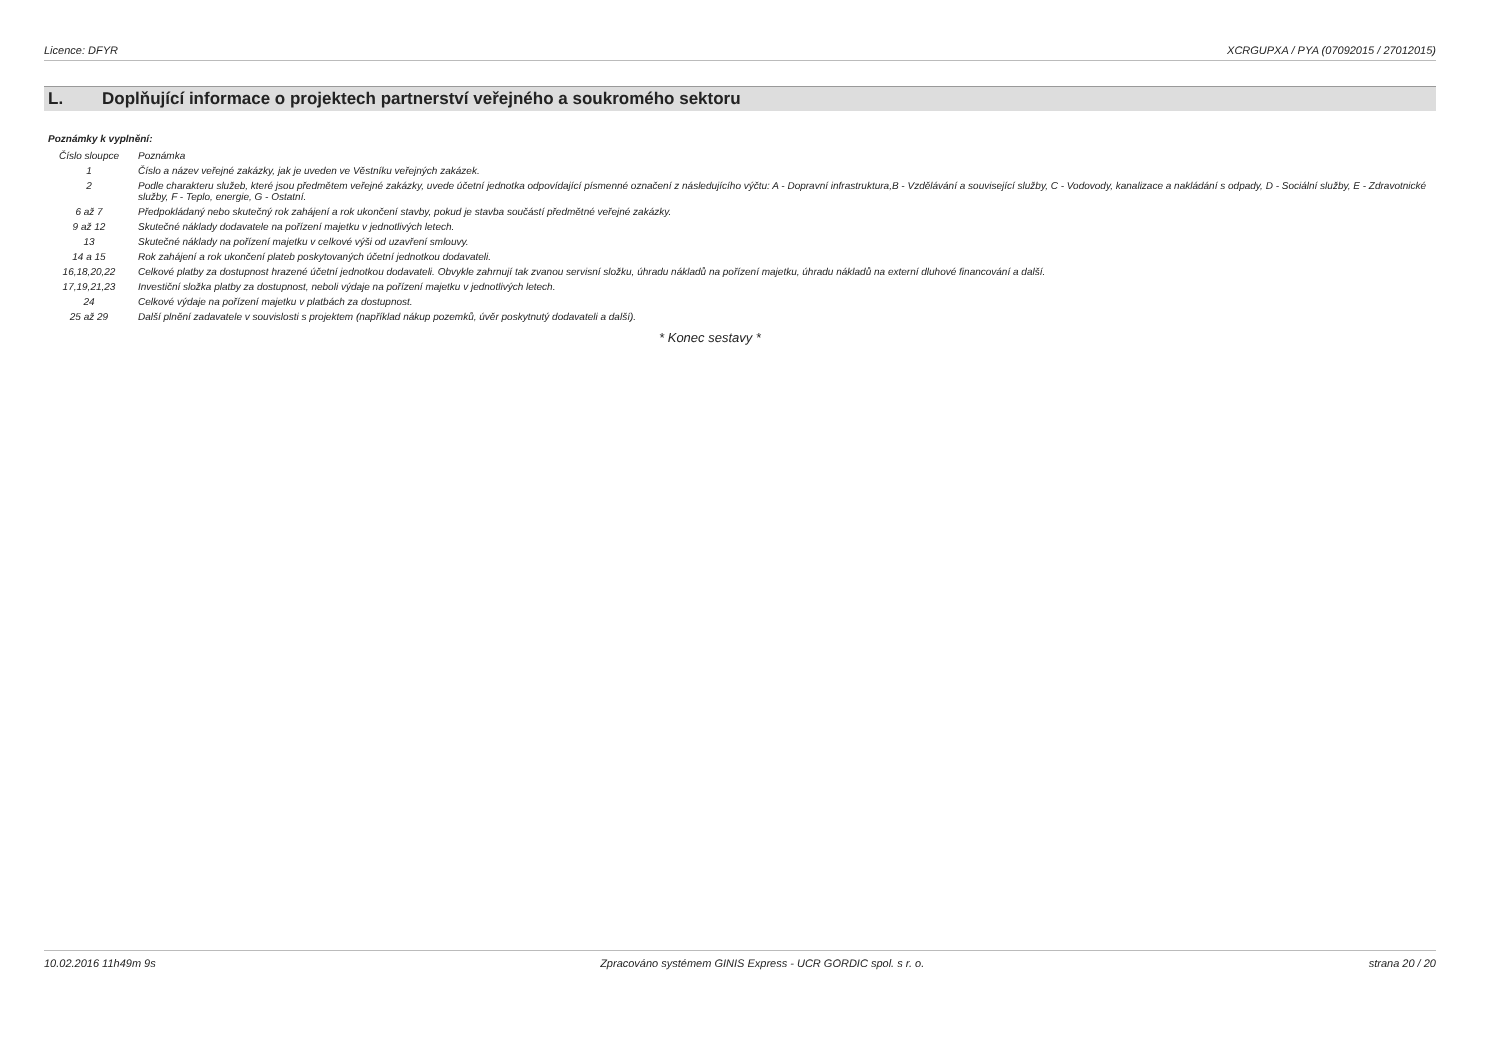Licence: DFYR XCRGUPXA / PYA (07092015 / 27012015)
L. Doplňující informace o projektech partnerství veřejného a soukromého sektoru
Poznámky k vyplnění:
| Číslo sloupce | Poznámka |
| 1 | Číslo a název veřejné zakázky, jak je uveden ve Věstníku veřejných zakázek. |
| 2 | Podle charakteru služeb, které jsou předmětem veřejné zakázky, uvede účetní jednotka odpovídající písmenné označení z následujícího výčtu: A - Dopravní infrastruktura,B - Vzdělávání a související služby, C - Vodovody, kanalizace a nakládání s odpady, D - Sociální služby, E - Zdravotnické služby, F - Teplo, energie, G - Ostatní. |
| 6 až 7 | Předpokládaný nebo skutečný rok zahájení a rok ukončení stavby, pokud je stavba součástí předmětné veřejné zakázky. |
| 9 až 12 | Skutečné náklady dodavatele na pořízení majetku v jednotlivých letech. |
| 13 | Skutečné náklady na pořízení majetku v celkové výši od uzavření smlouvy. |
| 14 a 15 | Rok zahájení a rok ukončení plateb poskytovaných účetní jednotkou dodavateli. |
| 16,18,20,22 | Celkové platby za dostupnost hrazené účetní jednotkou dodavateli. Obvykle zahrnují tak zvanou servisní složku, úhradu nákladů na pořízení majetku, úhradu nákladů na externí dluhové financování a další. |
| 17,19,21,23 | Investiční složka platby za dostupnost, neboli výdaje na pořízení majetku v jednotlivých letech. |
| 24 | Celkové výdaje na pořízení majetku v platbách za dostupnost. |
| 25 až 29 | Další plnění zadavatele v souvislosti s projektem (například nákup pozemků, úvěr poskytnutý dodavateli a další). |
* Konec sestavy *
10.02.2016 11h49m 9s Zpracováno systémem GINIS Express - UCR GORDIC spol. s r. o.
strana 20 / 20